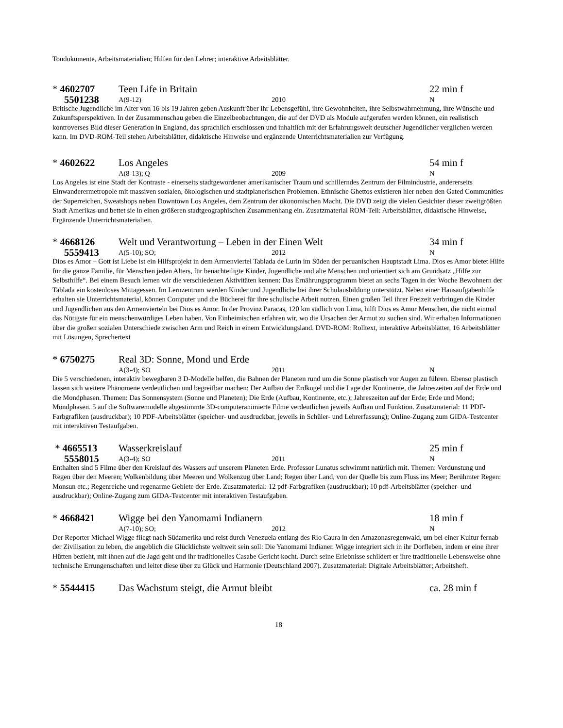Tondokumente, Arbeitsmaterialien; Hilfen für den Lehrer; interaktive Arbeitsblätter.
* 4602707 Teen Life in Britain 22 min f
5501238
A(9-12) 2010 N
Britische Jugendliche im Alter von 16 bis 19 Jahren geben Auskunft über ihr Lebensgefühl, ihre Gewohnheiten, ihre Selbstwahrnehmung, ihre Wünsche und Zukunftsperspektiven. In der Zusammenschau geben die Einzelbeobachtungen, die auf der DVD als Module aufgerufen werden können, ein realistisch kontroverses Bild dieser Generation in England, das sprachlich erschlossen und inhaltlich mit der Erfahrungswelt deutscher Jugendlicher verglichen werden kann. Im DVD-ROM-Teil stehen Arbeitsblätter, didaktische Hinweise und ergänzende Unterrichtsmaterialien zur Verfügung.
* 4602622 Los Angeles 54 min f
A(8-13); Q 2009 N
Los Angeles ist eine Stadt der Kontraste - einerseits stadtgewordener amerikanischer Traum und schillerndes Zentrum der Filmindustrie, andererseits Einwanderermetropole mit massiven sozialen, ökologischen und stadtplanerischen Problemen. Ethnische Ghettos existieren hier neben den Gated Communities der Superreichen, Sweatshops neben Downtown Los Angeles, dem Zentrum der ökonomischen Macht. Die DVD zeigt die vielen Gesichter dieser zweitgrößten Stadt Amerikas und bettet sie in einen größeren stadtgeographischen Zusammenhang ein. Zusatzmaterial ROM-Teil: Arbeitsblätter, didaktische Hinweise, Ergänzende Unterrichtsmaterialien.
* 4668126 Welt und Verantwortung – Leben in der Einen Welt 34 min f
5559413
A(5-10); SO; 2012 N
Dios es Amor – Gott ist Liebe ist ein Hilfsprojekt in dem Armenviertel Tablada de Lurin im Süden der peruanischen Hauptstadt Lima. Dios es Amor bietet Hilfe für die ganze Familie, für Menschen jeden Alters, für benachteiligte Kinder, Jugendliche und alte Menschen und orientiert sich am Grundsatz „Hilfe zur Selbsthilfe“. Bei einem Besuch lernen wir die verschiedenen Aktivitäten kennen: Das Ernährungsprogramm bietet an sechs Tagen in der Woche Bewohnern der Tablada ein kostenloses Mittagessen. Im Lernzentrum werden Kinder und Jugendliche bei ihrer Schulausbildung unterstützt. Neben einer Hausaufgabenhilfe erhalten sie Unterrichtsmaterial, können Computer und die Bücherei für ihre schulische Arbeit nutzen. Einen großen Teil ihrer Freizeit verbringen die Kinder und Jugendlichen aus den Armenvierteln bei Dios es Amor. In der Provinz Paracas, 120 km südlich von Lima, hilft Dios es Amor Menschen, die nicht einmal das Nötigste für ein menschenwürdiges Leben haben. Von Einheimischen erfahren wir, wo die Ursachen der Armut zu suchen sind. Wir erhalten Informationen über die großen sozialen Unterschiede zwischen Arm und Reich in einem Entwicklungsland. DVD-ROM: Rolltext, interaktive Arbeitsblätter, 16 Arbeitsblätter mit Lösungen, Sprechertext
* 6750275 Real 3D: Sonne, Mond und Erde
A(3-4); SO 2011 N
Die 5 verschiedenen, interaktiv bewegbaren 3 D-Modelle helfen, die Bahnen der Planeten rund um die Sonne plastisch vor Augen zu führen. Ebenso plastisch lassen sich weitere Phänomene verdeutlichen und begreifbar machen: Der Aufbau der Erdkugel und die Lage der Kontinente, die Jahreszeiten auf der Erde und die Mondphasen. Themen: Das Sonnensystem (Sonne und Planeten); Die Erde (Aufbau, Kontinente, etc.); Jahreszeiten auf der Erde; Erde und Mond; Mondphasen. 5 auf die Softwaremodelle abgestimmte 3D-computeranimierte Filme verdeutlichen jeweils Aufbau und Funktion. Zusatzmaterial: 11 PDF-Farbgrafiken (ausdruckbar); 10 PDF-Arbeitsblätter (speicher- und ausdruckbar, jeweils in Schüler- und Lehrerfassung); Online-Zugang zum GIDA-Testcenter mit interaktiven Testaufgaben.
* 4665513 Wasserkreislauf 25 min f
5558015
A(3-4); SO 2011 N
Enthalten sind 5 Filme über den Kreislauf des Wassers auf unserem Planeten Erde. Professor Lunatus schwimmt natürlich mit. Themen: Verdunstung und Regen über den Meeren; Wolkenbildung über Meeren und Wolkenzug über Land; Regen über Land, von der Quelle bis zum Fluss ins Meer; Berühmter Regen: Monsun etc.; Regenreiche und regenarme Gebiete der Erde. Zusatzmaterial: 12 pdf-Farbgrafiken (ausdruckbar); 10 pdf-Arbeitsblätter (speicher- und ausdruckbar); Online-Zugang zum GIDA-Testcenter mit interaktiven Testaufgaben.
* 4668421 Wigge bei den Yanomami Indianern 18 min f
A(7-10); SO; 2012 N
Der Reporter Michael Wigge fliegt nach Südamerika und reist durch Venezuela entlang des Rio Caura in den Amazonasregenwald, um bei einer Kultur fernab der Zivilisation zu leben, die angeblich die Glücklichste weltweit sein soll: Die Yanomami Indianer. Wigge integriert sich in ihr Dorfleben, indem er eine ihrer Hütten bezieht, mit ihnen auf die Jagd geht und ihr traditionelles Casabe Gericht kocht. Durch seine Erlebnisse schildert er ihre traditionelle Lebensweise ohne technische Errungenschaften und leitet diese über zu Glück und Harmonie (Deutschland 2007). Zusatzmaterial: Digitale Arbeitsblätter; Arbeitsheft.
* 5544415 Das Wachstum steigt, die Armut bleibt ca. 28 min f
18